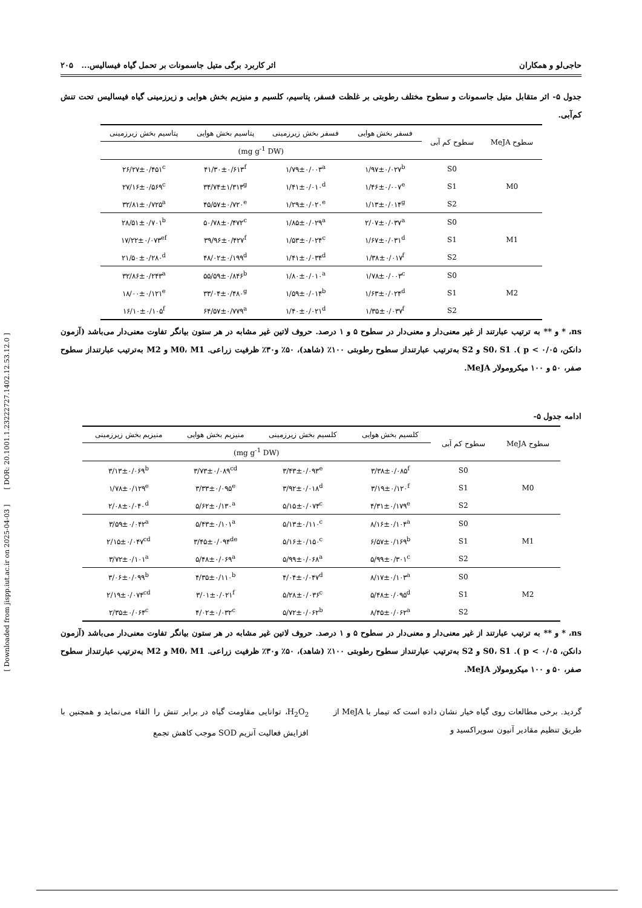[ Downloaded from jispp.iut.ac.ir on 2025-04-03 ] [ DOR: 20.1001.1.23222727.1402.12.53.12.0 ]
حاجی‌لو و همکاران اثر کاربرد برگی متیل جاسمونات بر تحمل گیاه فیسالیس... ۲۰۵
جدول ۵- اثر متقابل متیل جاسمونات و سطوح مختلف رطوبتی بر غلظت فسفر، پتاسیم، کلسیم و منیزیم بخش هوایی و زیرزمینی گیاه فیسالیس تحت تنش کم‌آبی.
| سطوح MeJA | سطوح کم آبی | فسفر بخش هوایی | فسفر بخش زیرزمینی | پتاسیم بخش هوایی | پتاسیم بخش زیرزمینی |
| --- | --- | --- | --- | --- | --- |
| | | (mg g<sup>-1</sup> DW) | | | |
| M0 | S0 | ۱/۹۷±۰/۰۲۷<sup>b</sup> | ۱/۷۹±۰/۰۰۳<sup>a</sup> | ۴۱/۳۰±۰/۶۱۳<sup>f</sup> | ۲۶/۲۷±۰/۴۵۱<sup>c</sup> |
| | S1 | ۱/۴۶±۰/۰۰۷<sup>e</sup> | ۱/۴۱±۰/۰۱۰<sup>d</sup> | ۳۴/۷۴±۱/۳۱۳<sup>g</sup> | ۲۷/۱۶±۰/۵۶۹<sup>c</sup> |
| | S2 | ۱/۱۳±۰/۰۱۴<sup>g</sup> | ۱/۲۹±۰/۰۲۰<sup>e</sup> | ۴۵/۵۷±۰/۷۲۰<sup>e</sup> | ۳۲/۸۱±۰/۷۲۵<sup>a</sup> |
| M1 | S0 | ۲/۰۷±۰/۰۳۷<sup>a</sup> | ۱/۸۵±۰/۰۲۹<sup>a</sup> | ۵۰/۷۸±۰/۴۷۲<sup>c</sup> | ۲۸/۵۱±۰/۷۰۱<sup>b</sup> |
| | S1 | ۱/۶۷±۰/۰۳۱<sup>d</sup> | ۱/۵۳±۰/۰۲۴<sup>c</sup> | ۳۹/۹۶±۰/۴۲۷<sup>f</sup> | ۱۷/۲۲±۰/۰۷۳<sup>ef</sup> |
| | S2 | ۱/۳۸±۰/۰۱۷<sup>f</sup> | ۱/۴۱±۰/۰۳۴<sup>d</sup> | ۴۸/۰۲±۰/۱۹۹<sup>d</sup> | ۲۱/۵۰±۰/۲۸۰<sup>d</sup> |
| M2 | S0 | ۱/۷۸±۰/۰۰۳<sup>c</sup> | ۱/۸۰±۰/۰۱۰<sup>a</sup> | ۵۵/۵۹±۰/۸۴۶<sup>b</sup> | ۳۲/۸۶±۰/۲۴۳<sup>a</sup> |
| | S1 | ۱/۶۳±۰/۰۲۴<sup>d</sup> | ۱/۵۹±۰/۰۱۴<sup>b</sup> | ۳۳/۰۴±۰/۴۸۰<sup>g</sup> | ۱۸/۰۰±۰/۱۲۱<sup>e</sup> |
| | S2 | ۱/۳۵±۰/۰۳۷<sup>f</sup> | ۱/۴۰±۰/۰۲۱<sup>d</sup> | ۶۴/۵۷±۰/۷۷۹<sup>a</sup> | ۱۶/۱۰±۰/۱۰۵<sup>f</sup> |
ns، * و ** به ترتیب عبارتند از غیر معنی‌دار و معنی‌دار در سطوح ۵ و ۱ درصد. حروف لاتین غیر مشابه در هر ستون بیانگر تفاوت معنی‌دار می‌باشد (آزمون دانکن، ۰/۰۵ > p ). S0، S1 و S2 به‌ترتیب عبارتنداز سطوح رطوبتی ۱۰۰٪ (شاهد)، ۵۰٪ و۳۰٪ ظرفیت زراعی. M0، M1 و M2 به‌ترتیب عبارتنداز سطوح صفر، ۵۰ و ۱۰۰ میکرومولار MeJA.
ادامه جدول ۵-
| سطوح MeJA | سطوح کم آبی | کلسیم بخش هوایی | کلسیم بخش زیرزمینی | منیزیم بخش هوایی | منیزیم بخش زیرزمینی |
| --- | --- | --- | --- | --- | --- |
| | | (mg g<sup>-1</sup> DW) | | | |
| M0 | S0 | ۳/۳۸±۰/۰۸۵<sup>f</sup> | ۳/۴۳±۰/۰۹۳<sup>e</sup> | ۳/۷۳±۰/۰۸۹<sup>cd</sup> | ۳/۱۳±۰/۰۶۹<sup>b</sup> |
| | S1 | ۳/۱۹±۰/۱۲۰<sup>f</sup> | ۳/۹۲±۰/۰۱۸<sup>d</sup> | ۳/۳۳±۰/۰۹۵<sup>e</sup> | ۱/۷۸±۰/۱۲۹<sup>e</sup> |
| | S2 | ۴/۳۱±۰/۱۷۹<sup>e</sup> | ۵/۱۵±۰/۰۷۴<sup>c</sup> | ۵/۶۲±۰/۱۳۰<sup>a</sup> | ۲/۰۸±۰/۰۴۰<sup>d</sup> |
| M1 | S0 | ۸/۱۶±۰/۱۰۴<sup>a</sup> | ۵/۱۳±۰/۱۱۰<sup>c</sup> | ۵/۴۳±۰/۱۰۱<sup>a</sup> | ۳/۵۹±۰/۰۴۲<sup>a</sup> |
| | S1 | ۶/۵۷±۰/۱۶۹<sup>b</sup> | ۵/۱۶±۰/۱۵۰<sup>c</sup> | ۳/۴۵±۰/۰۹۴<sup>de</sup> | ۲/۱۵±۰/۰۴۷<sup>cd</sup> |
| | S2 | ۵/۹۹±۰/۳۰۱<sup>c</sup> | ۵/۹۹±۰/۰۶۸<sup>a</sup> | ۵/۴۸±۰/۰۶۹<sup>a</sup> | ۳/۷۲±۰/۱۰۱<sup>a</sup> |
| M2 | S0 | ۸/۱۷±۰/۱۰۳<sup>a</sup> | ۴/۰۴±۰/۰۴۷<sup>d</sup> | ۴/۳۵±۰/۱۱۰<sup>b</sup> | ۳/۰۶±۰/۰۹۹<sup>b</sup> |
| | S1 | ۵/۴۸±۰/۰۹۵<sup>d</sup> | ۵/۲۸±۰/۰۳۶<sup>c</sup> | ۳/۰۱±۰/۰۲۱<sup>f</sup> | ۲/۱۹±۰/۰۷۴<sup>cd</sup> |
| | S2 | ۸/۴۵±۰/۰۶۲<sup>a</sup> | ۵/۷۲±۰/۰۶۲<sup>b</sup> | ۴/۰۲±۰/۰۳۲<sup>c</sup> | ۲/۳۵±۰/۰۶۴<sup>c</sup> |
ns، * و ** به ترتیب عبارتند از غیر معنی‌دار و معنی‌دار در سطوح ۵ و ۱ درصد. حروف لاتین غیر مشابه در هر ستون بیانگر تفاوت معنی‌دار می‌باشد (آزمون دانکن، ۰/۰۵ > p ). S0، S1 و S2 به‌ترتیب عبارتنداز سطوح رطوبتی ۱۰۰٪ (شاهد)، ۵۰٪ و۳۰٪ ظرفیت زراعی. M0، M1 و M2 به‌ترتیب عبارتنداز سطوح صفر، ۵۰ و ۱۰۰ میکرومولار MeJA.
گردید. برخی مطالعات روی گیاه خیار نشان داده است که تیمار با MeJA از طریق تنظیم مقادیر آنیون سوپراکسید و
H<sub>2</sub>O<sub>2</sub>، توانایی مقاومت گیاه در برابر تنش را القاء می‌نماید و همچنین با افزایش فعالیت آنزیم SOD موجب کاهش تجمع